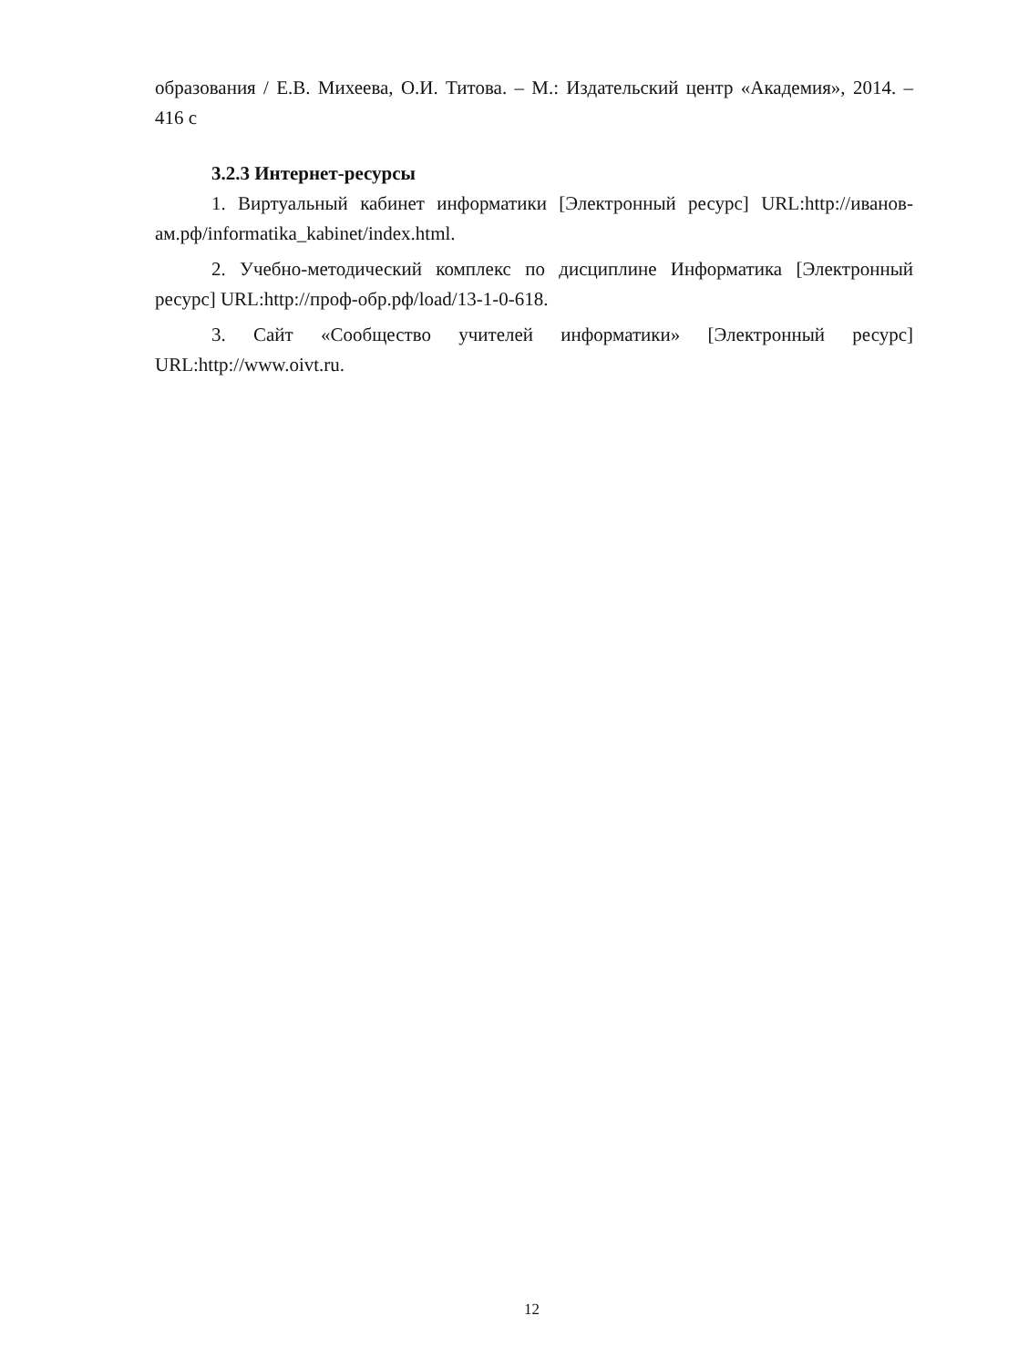образования / Е.В. Михеева, О.И. Титова. – М.: Издательский центр «Академия», 2014. – 416 с
3.2.3 Интернет-ресурсы
1. Виртуальный кабинет информатики [Электронный ресурс] URL:http://иванов-ам.рф/informatika_kabinet/index.html.
2. Учебно-методический комплекс по дисциплине Информатика [Электронный ресурс] URL:http://проф-обр.рф/load/13-1-0-618.
3. Сайт «Сообщество учителей информатики» [Электронный ресурс] URL:http://www.oivt.ru.
12